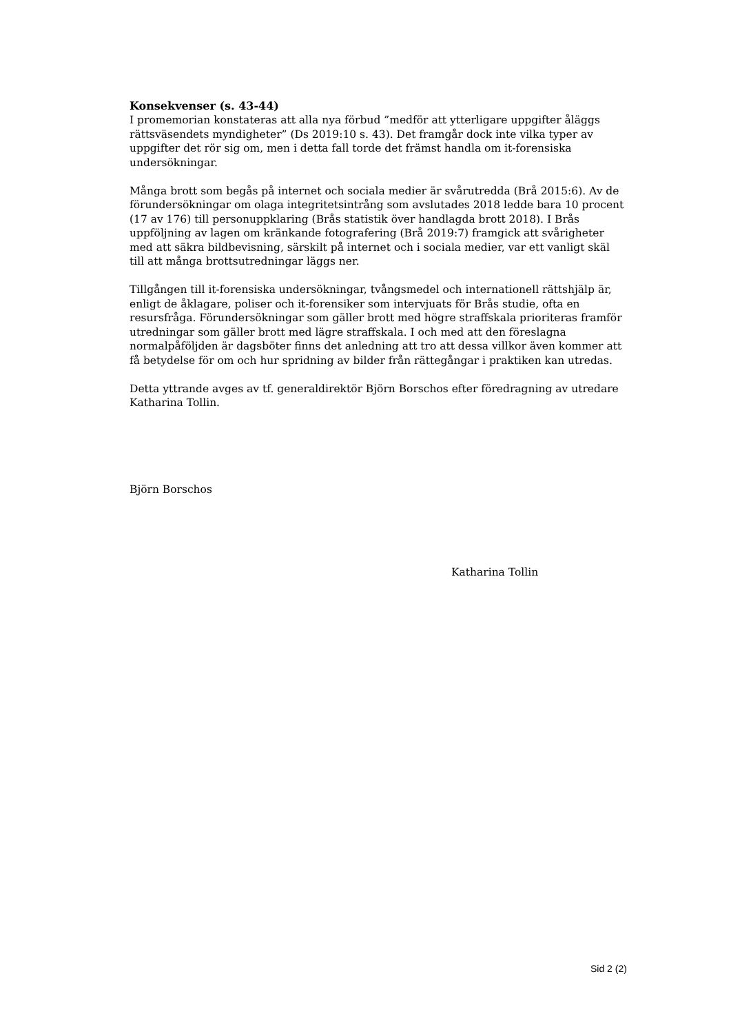Konsekvenser (s. 43-44)
I promemorian konstateras att alla nya förbud ”medför att ytterligare uppgifter åläggs rättsväsendets myndigheter” (Ds 2019:10 s. 43). Det framgår dock inte vilka typer av uppgifter det rör sig om, men i detta fall torde det främst handla om it-forensiska undersökningar.
Många brott som begås på internet och sociala medier är svårutredda (Brå 2015:6). Av de förundersökningar om olaga integritetsintrång som avslutades 2018 ledde bara 10 procent (17 av 176) till personuppklaring (Brås statistik över handlagda brott 2018). I Brås uppföljning av lagen om kränkande fotografering (Brå 2019:7) framgick att svårigheter med att säkra bildbevisning, särskilt på internet och i sociala medier, var ett vanligt skäl till att många brottsutredningar läggs ner.
Tillgången till it-forensiska undersökningar, tvångsmedel och internationell rättshjälp är, enligt de åklagare, poliser och it-forensiker som intervjuats för Brås studie, ofta en resursfråga. Förundersökningar som gäller brott med högre straffskala prioriteras framför utredningar som gäller brott med lägre straffskala. I och med att den föreslagna normalpåföljden är dagsböter finns det anledning att tro att dessa villkor även kommer att få betydelse för om och hur spridning av bilder från rättegångar i praktiken kan utredas.
Detta yttrande avges av tf. generaldirektör Björn Borschos efter föredragning av utredare Katharina Tollin.
Björn Borschos
Katharina Tollin
Sid 2 (2)